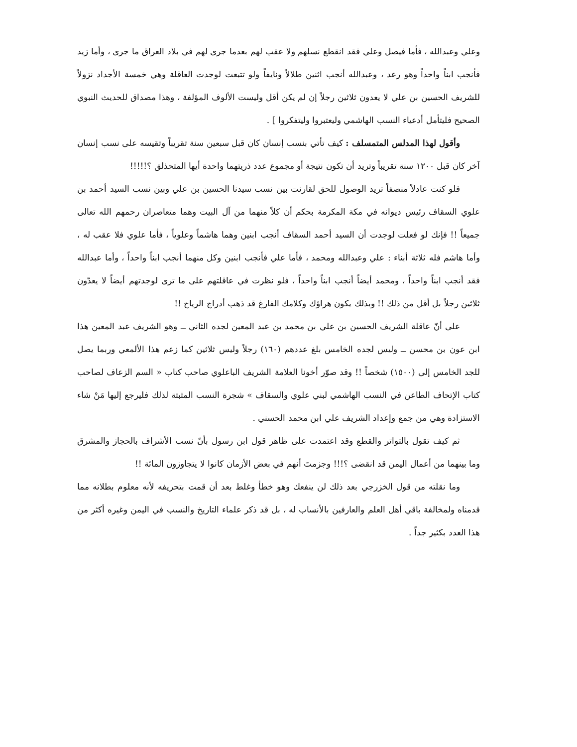وعلي وعبدالله ، فأما فيصل وعلي فقد انقطع نسلهم ولا عقب لهم بعدما جرى لهم في بلاد العراق ما جرى ، وأما زيد فأنجب ابناً واحداً وهو رعد ، وعبدالله أنجب اثنين طلالاً ونايفاً ولو تتبعت لوجدت العاقلة وهي خمسة الأجداد نزولاً للشريف الحسين بن علي لا يعدون ثلاثين رجلاً إن لم يكن أقل وليست الألوف المؤلفة ، وهذا مصداق للحديث النبوي الصحيح فليتأمل أدعياء النسب الهاشمي وليعتبروا وليتفكروا ] .
وأقول لهذا المدلس المتمسلف : كيف تأتي بنسب إنسان كان قبل سبعين سنة تقريباً وتقيسه على نسب إنسان آخر كان قبل ١٢٠٠ سنة تقريباً وتريد أن تكون نتيجة أو مجموع عدد ذريتهما واحدة أيها المتحذلق ؟!!!!!
فلو كنت عادلاً منصفاً تريد الوصول للحق لقارنت بين نسب سيدنا الحسين بن علي وبين نسب السيد أحمد بن علوي السقاف رئيس ديوانه في مكة المكرمة بحكم أن كلاً منهما من آل البيت وهما متعاصران رحمهم الله تعالى جميعاً !! فإنك لو فعلت لوجدت أن السيد أحمد السقاف أنجب ابنين وهما هاشماً وعلوياً ، فأما علوي فلا عقب له ، وأما هاشم فله ثلاثة أبناء : علي وعبدالله ومحمد ، فأما علي فأنجب ابنين وكل منهما أنجب ابناً واحداً ، وأما عبدالله فقد أنجب ابناً واحداً ، ومحمد أيضاً أنجب ابناً واحداً ، فلو نظرت في عاقلتهم على ما ترى لوجدتهم أيضاً لا يعدّون ثلاثين رجلاً بل أقل من ذلك !! وبذلك يكون هراؤك وكلامك الفارغ قد ذهب أدراج الرياح !!
على أنّ عاقلة الشريف الحسين بن علي بن محمد بن عبد المعين لجده الثاني ــ وهو الشريف عبد المعين هذا ابن عون بن محسن ــ وليس لجده الخامس بلغ عددهم (١٦٠) رجلاً وليس ثلاثين كما زعم هذا الألمعي وربما يصل للجد الخامس إلى (١٥٠٠) شخصاً !! وقد صوّر أخونا العلامة الشريف الباعلوي صاحب كتاب « السم الزعاف لصاحب كتاب الإتحاف الطاعن في النسب الهاشمي لبني علوي والسقاف » شجرة النسب المثبتة لذلك فليرجع إليها مَنْ شاء الاستزادة وهي من جمع وإعداد الشريف علي ابن محمد الحسني .
ثم كيف تقول بالتواتر والقطع وقد اعتمدت على ظاهر قول ابن رسول بأنّ نسب الأشراف بالحجاز والمشرق وما بينهما من أعمال اليمن قد انقضى ؟!!! وجزمتَ أنهم في بعض الأزمان كانوا لا يتجاوزون المائة !!
وما نقلته من قول الخزرجي بعد ذلك لن ينفعك وهو خطأ وغلط بعد أن قمت بتحريفه لأنه معلوم بطلانه مما قدمناه ولمخالفة باقي أهل العلم والعارفين بالأنساب له ، بل قد ذكر علماء التاريخ والنسب في اليمن وغيره أكثر من هذا العدد بكثير جداً .